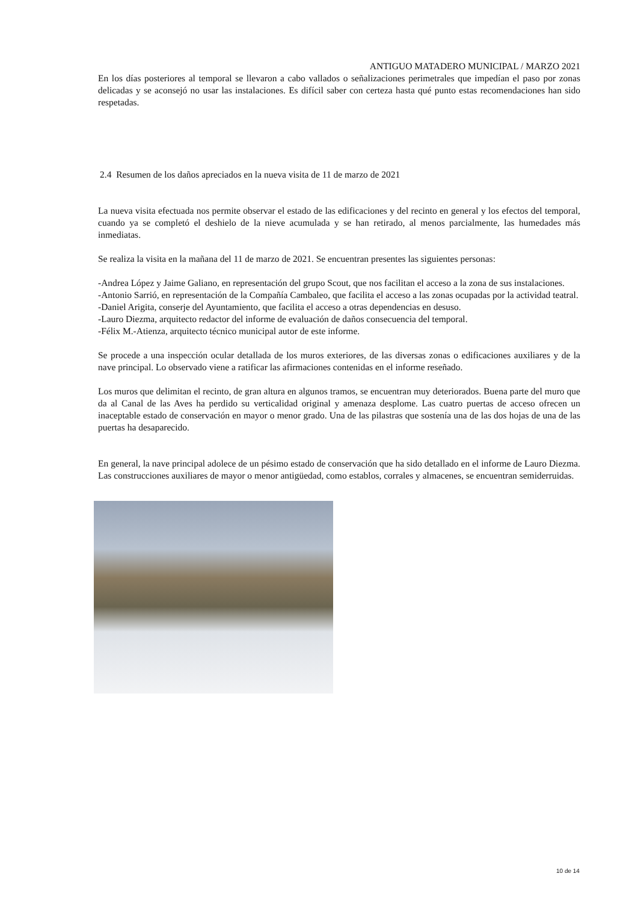ANTIGUO MATADERO MUNICIPAL / MARZO 2021
En los días posteriores al temporal se llevaron a cabo vallados o señalizaciones perimetrales que impedían el paso por zonas delicadas y se aconsejó no usar las instalaciones. Es difícil saber con certeza hasta qué punto estas recomendaciones han sido respetadas.
2.4 Resumen de los daños apreciados en la nueva visita de 11 de marzo de 2021
La nueva visita efectuada nos permite observar el estado de las edificaciones y del recinto en general y los efectos del temporal, cuando ya se completó el deshielo de la nieve acumulada y se han retirado, al menos parcialmente, las humedades más inmediatas.
Se realiza la visita en la mañana del 11 de marzo de 2021. Se encuentran presentes las siguientes personas:
-Andrea López y Jaime Galiano, en representación del grupo Scout, que nos facilitan el acceso a la zona de sus instalaciones.
-Antonio Sarrió, en representación de la Compañía Cambaleo, que facilita el acceso a las zonas ocupadas por la actividad teatral.
-Daniel Arigita, conserje del Ayuntamiento, que facilita el acceso a otras dependencias en desuso.
-Lauro Diezma, arquitecto redactor del informe de evaluación de daños consecuencia del temporal.
-Félix M.-Atienza, arquitecto técnico municipal autor de este informe.
Se procede a una inspección ocular detallada de los muros exteriores, de las diversas zonas o edificaciones auxiliares y de la nave principal. Lo observado viene a ratificar las afirmaciones contenidas en el informe reseñado.
Los muros que delimitan el recinto, de gran altura en algunos tramos, se encuentran muy deteriorados. Buena parte del muro que da al Canal de las Aves ha perdido su verticalidad original y amenaza desplome. Las cuatro puertas de acceso ofrecen un inaceptable estado de conservación en mayor o menor grado. Una de las pilastras que sostenía una de las dos hojas de una de las puertas ha desaparecido.
En general, la nave principal adolece de un pésimo estado de conservación que ha sido detallado en el informe de Lauro Diezma. Las construcciones auxiliares de mayor o menor antigüedad, como establos, corrales y almacenes, se encuentran semiderruidas.
10 de 14